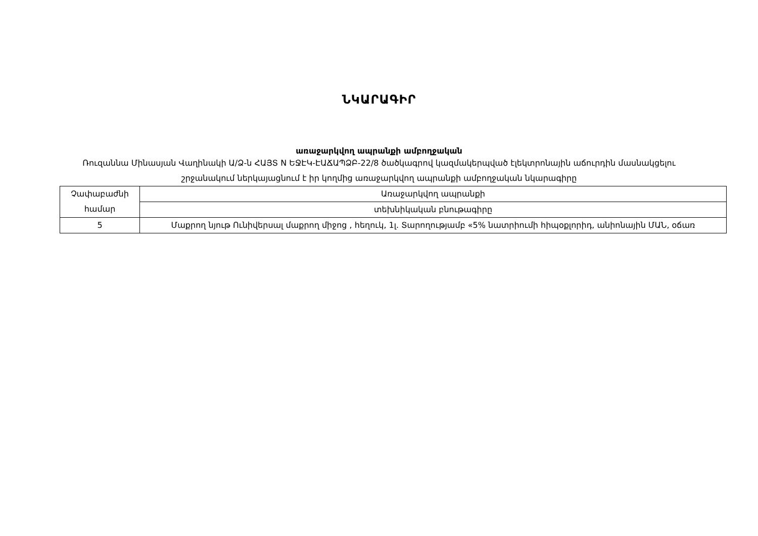ՆԿԱՐԱԳԻՐ
առաջարկվող ապրանքի ամբողջական
Ռուզաննա Մինասյան Վաղինակի Ա/Ձ-ն ՀԱՅՏ N ԵՋԷԿ-ԷԱՃԱՊՁԲ-22/8 ծածկագրով կազմակերպված էլեկտրոնային աճուրդին մասնակցելու շրջանակում ներկայացնում է իր կողմից առաջարկվող ապրանքի ամբողջական նկարագիրը
| Չափաբաժնի համար | Առաջարկվող ապրանքի |
| | տեխնիկական բնութագիրը |
| 5 | Մաքրող նյութ Ունիվերսալ մաքրող միջոց , հեղուկ, 1լ. Տարողությամբ «5% նատրիումի հիպօքլորիդ, անիոնային ՄԱՆ, օճառ |